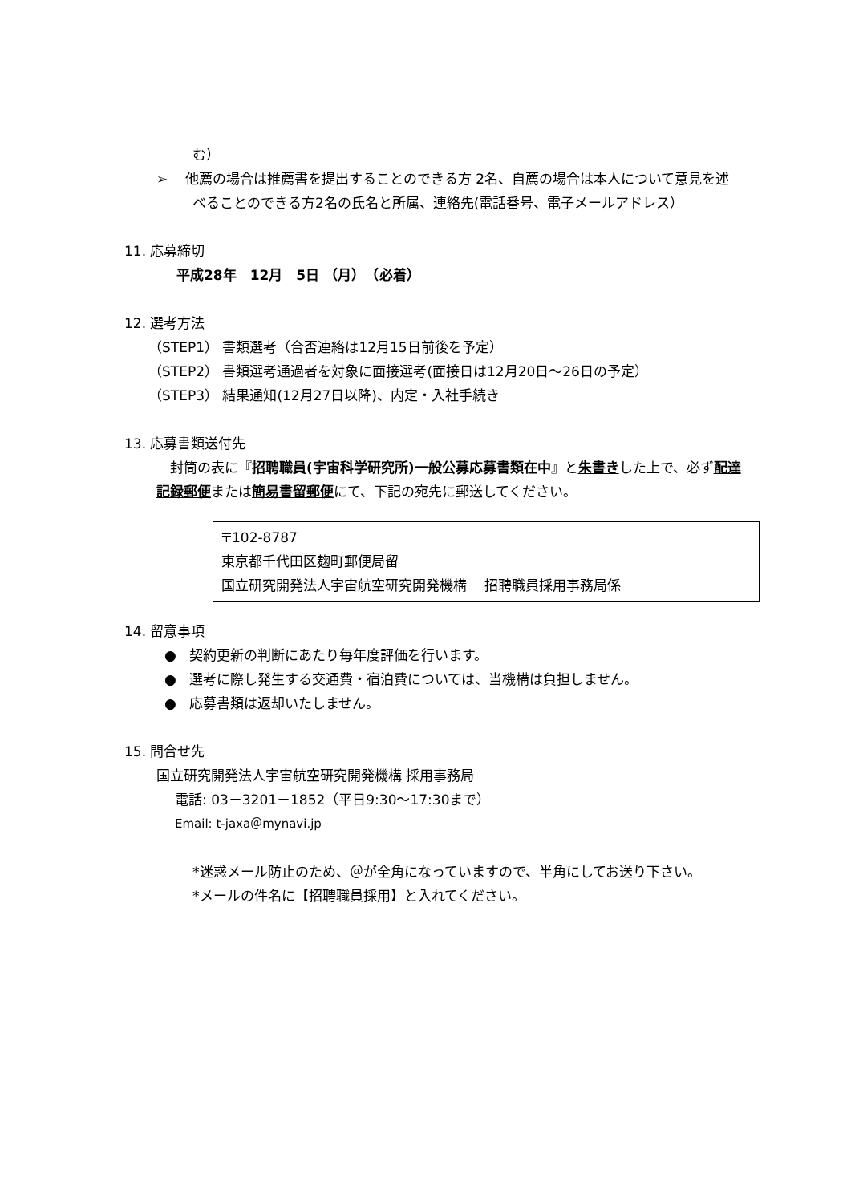む）
➢ 他薦の場合は推薦書を提出することのできる方 2名、自薦の場合は本人について意見を述べることのできる方2名の氏名と所属、連絡先(電話番号、電子メールアドレス）
11. 応募締切
平成28年　12月　5日 （月）　（必着）
12. 選考方法
（STEP1） 書類選考（合否連絡は12月15日前後を予定）
（STEP2） 書類選考通過者を対象に面接選考(面接日は12月20日～26日の予定）
（STEP3） 結果通知(12月27日以降)、内定・入社手続き
13. 応募書類送付先
封筒の表に『招聘職員(宇宙科学研究所)一般公募応募書類在中』と朱書きした上で、必ず配達記録郵便または簡易書留郵便にて、下記の宛先に郵送してください。
〒102-8787
東京都千代田区麹町郵便局留
国立研究開発法人宇宙航空研究開発機構　 招聘職員採用事務局係
14. 留意事項
● 契約更新の判断にあたり毎年度評価を行います。
● 選考に際し発生する交通費・宿泊費については、当機構は負担しません。
● 応募書類は返却いたしません。
15. 問合せ先
国立研究開発法人宇宙航空研究開発機構 採用事務局
電話: 03－3201－1852（平日9:30～17:30まで）
Email: t-jaxa＠mynavi.jp
*迷惑メール防止のため、＠が全角になっていますので、半角にしてお送り下さい。
*メールの件名に【招聘職員採用】と入れてください。